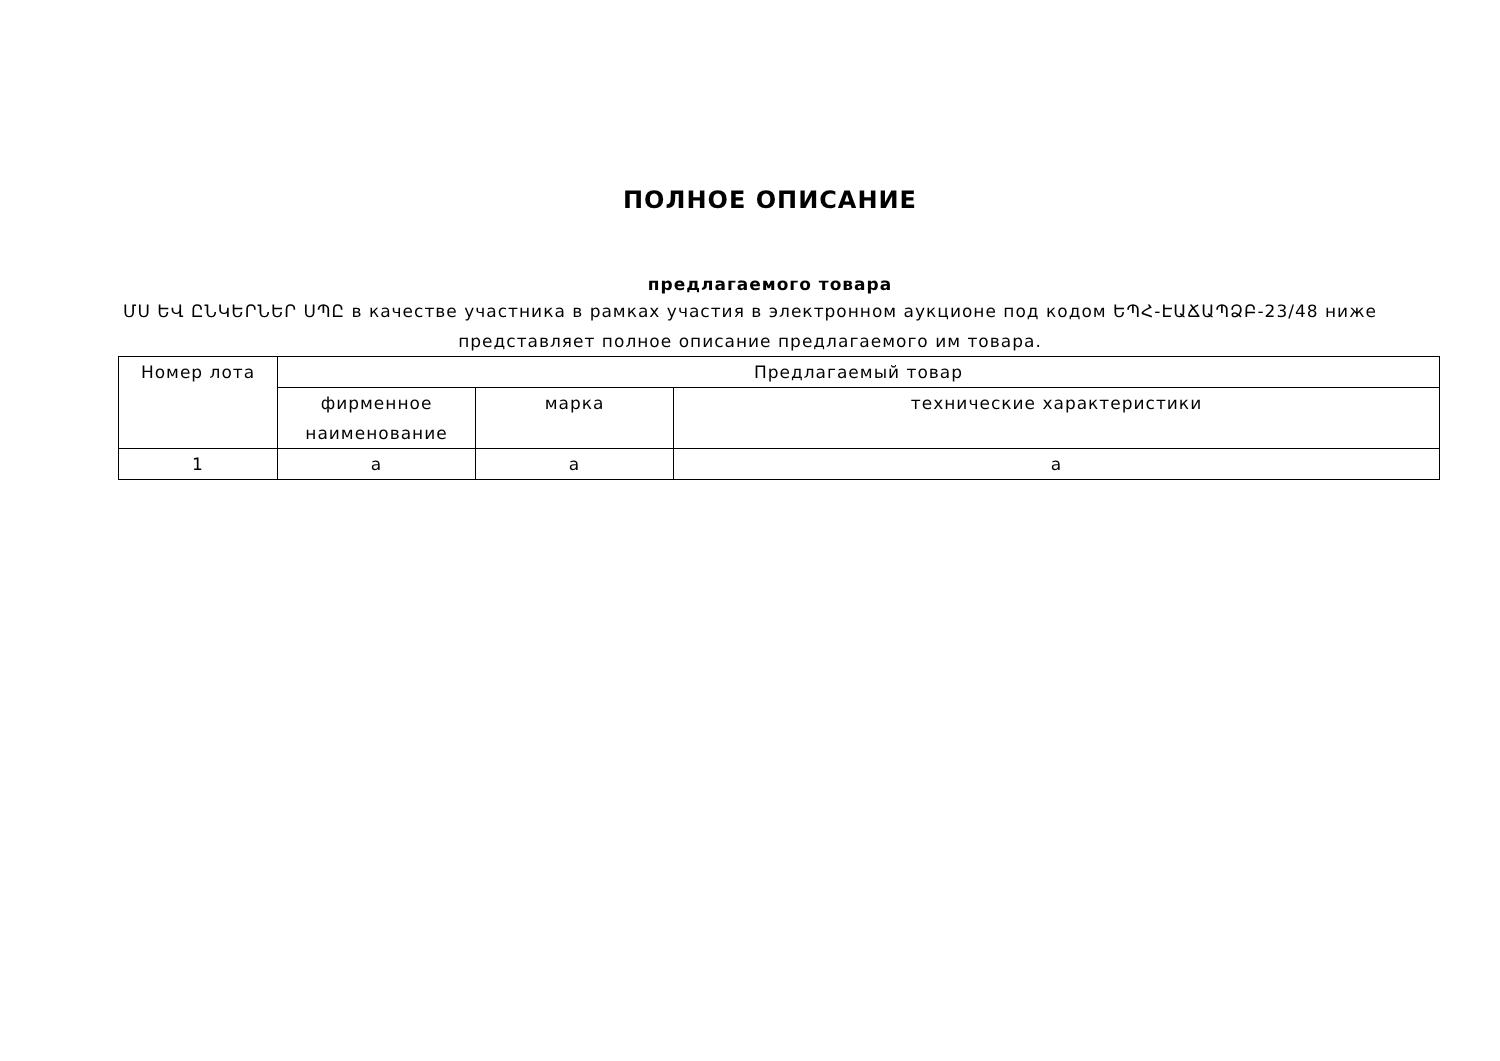ПОЛНОЕ ОПИСАНИЕ
предлагаемого товара
ՄՍ ԵՎ ԸՆԿԵՐՆԵՐ ՍՊԸ в качестве участника в рамках участия в электронном аукционе под кодом ԵՊՀ-ԷԱՃԱՊՁԲ-23/48 ниже представляет полное описание предлагаемого им товара.
| Номер лота | Предлагаемый товар | | |
| --- | --- | --- | --- |
| | фирменное наименование | марка | технические характеристики |
| 1 | a | a | a |